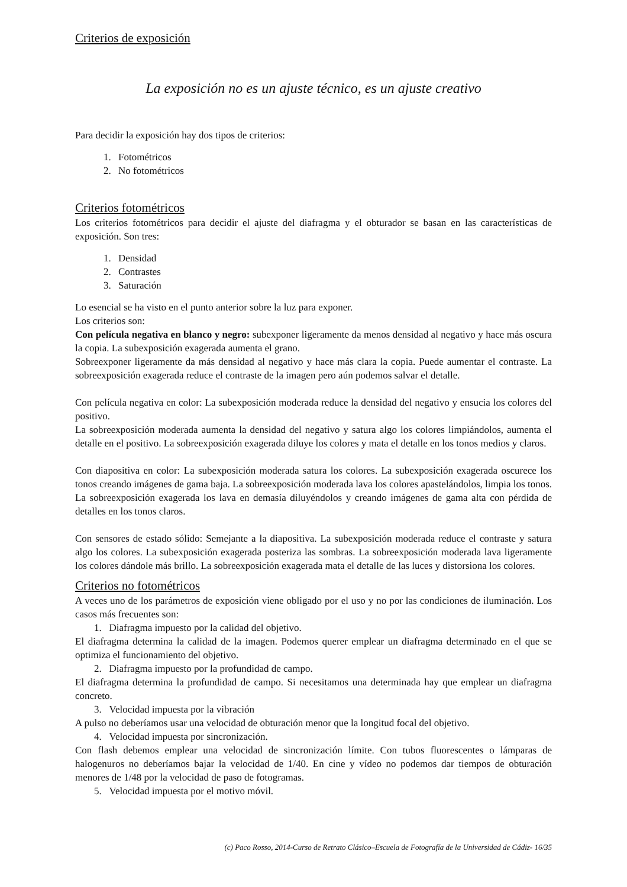Criterios de exposición
La exposición no es un ajuste técnico, es un ajuste creativo
Para decidir la exposición hay dos tipos de criterios:
1. Fotométricos
2. No fotométricos
Criterios fotométricos
Los criterios fotométricos para decidir el ajuste del diafragma y el obturador se basan en las características de exposición. Son tres:
1. Densidad
2. Contrastes
3. Saturación
Lo esencial se ha visto en el punto anterior sobre la luz para exponer.
Los criterios son:
Con película negativa en blanco y negro: subexponer ligeramente da menos densidad al negativo y hace más oscura la copia. La subexposición exagerada aumenta el grano.
Sobreexponer ligeramente da más densidad al negativo y hace más clara la copia. Puede aumentar el contraste. La sobreexposición exagerada reduce el contraste de la imagen pero aún podemos salvar el detalle.
Con película negativa en color: La subexposición moderada reduce la densidad del negativo y ensucia los colores del positivo.
La sobreexposición moderada aumenta la densidad del negativo y satura algo los colores limpiándolos, aumenta el detalle en el positivo. La sobreexposición exagerada diluye los colores y mata el detalle en los tonos medios y claros.
Con diapositiva en color: La subexposición moderada satura los colores. La subexposición exagerada oscurece los tonos creando imágenes de gama baja. La sobreexposición moderada lava los colores apastelándolos, limpia los tonos. La sobreexposición exagerada los lava en demasía diluyéndolos y creando imágenes de gama alta con pérdida de detalles en los tonos claros.
Con sensores de estado sólido: Semejante a la diapositiva. La subexposición moderada reduce el contraste y satura algo los colores. La subexposición exagerada posteriza las sombras. La sobreexposición moderada lava ligeramente los colores dándole más brillo. La sobreexposición exagerada mata el detalle de las luces y distorsiona los colores.
Criterios no fotométricos
A veces uno de los parámetros de exposición viene obligado por el uso y no por las condiciones de iluminación. Los casos más frecuentes son:
1. Diafragma impuesto por la calidad del objetivo.
El diafragma determina la calidad de la imagen. Podemos querer emplear un diafragma determinado en el que se optimiza el funcionamiento del objetivo.
2. Diafragma impuesto por la profundidad de campo.
El diafragma determina la profundidad de campo. Si necesitamos una determinada hay que emplear un diafragma concreto.
3. Velocidad impuesta por la vibración
A pulso no deberíamos usar una velocidad de obturación menor que la longitud focal del objetivo.
4. Velocidad impuesta por sincronización.
Con flash debemos emplear una velocidad de sincronización límite. Con tubos fluorescentes o lámparas de halogenuros no deberíamos bajar la velocidad de 1/40. En cine y vídeo no podemos dar tiempos de obturación menores de 1/48 por la velocidad de paso de fotogramas.
5. Velocidad impuesta por el motivo móvil.
(c) Paco Rosso, 2014-Curso de Retrato Clásico–Escuela de Fotografía de la Universidad de Cádiz- 16/35